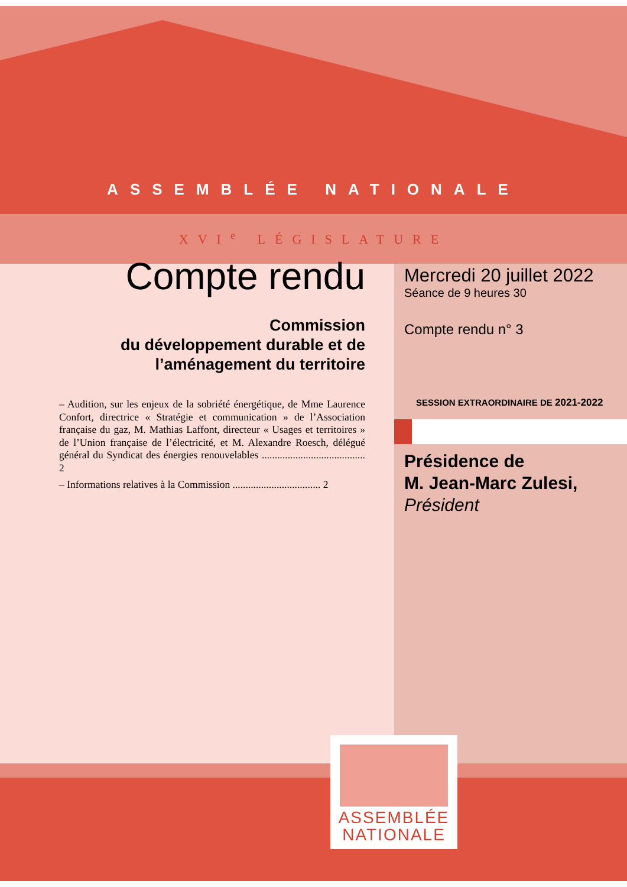ASSEMBLÉE NATIONALE
XVI<sup>e</sup> LÉGISLATURE
Compte rendu
Commission
du développement durable et de l’aménagement du territoire
– Audition, sur les enjeux de la sobriété énergétique, de Mme Laurence Confort, directrice « Stratégie et communication » de l’Association française du gaz, M. Mathias Laffont, directeur « Usages et territoires » de l’Union française de l’électricité, et M. Alexandre Roesch, délégué général du Syndicat des énergies renouvelables ........................................ 2
– Informations relatives à la Commission .................................. 2
Mercredi 20 juillet 2022
Séance de 9 heures 30
Compte rendu n° 3
SESSION EXTRAORDINAIRE DE 2021-2022
Présidence de
M. Jean-Marc Zulesi,
Président
ASSEMBLÉE
NATIONALE